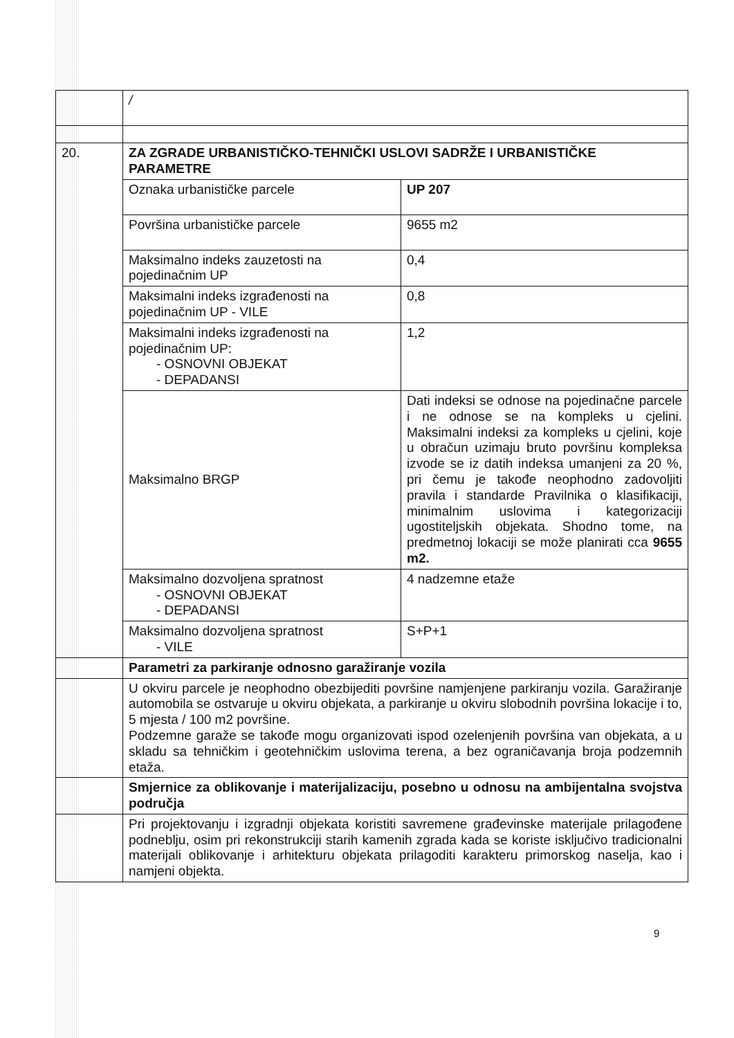| | / | |
| 20. | ZA ZGRADE URBANISTIČKO-TEHNIČKI USLOVI SADRŽE I URBANISTIČKE PARAMETRE | |
| | Oznaka urbanističke parcele | UP 207 |
| | Površina urbanističke parcele | 9655 m2 |
| | Maksimalno indeks zauzetosti na pojedinačnim UP | 0,4 |
| | Maksimalni indeks izgrađenosti na pojedinačnim UP - VILE | 0,8 |
| | Maksimalni indeks izgrađenosti na pojedinačnim UP: - OSNOVNI OBJEKAT - DEPADANSI | 1,2 |
| | Maksimalno BRGP | Dati indeksi se odnose na pojedinačne parcele i ne odnose se na kompleks u cjelini. Maksimalni indeksi za kompleks u cjelini, koje u obračun uzimaju bruto površinu kompleksa izvode se iz datih indeksa umanjeni za 20 %, pri čemu je takođe neophodno zadovoljiti pravila i standarde Pravilnika o klasifikaciji, minimalnim uslovima i kategorizaciji ugostiteljskih objekata. Shodno tome, na predmetnoj lokaciji se može planirati cca 9655 m2. |
| | Maksimalno dozvoljena spratnost - OSNOVNI OBJEKAT - DEPADANSI | 4 nadzemne etaže |
| | Maksimalno dozvoljena spratnost - VILE | S+P+1 |
| | Parametri za parkiranje odnosno garažiranje vozila | |
| | U okviru parcele je neophodno obezbijediti površine namjenjene parkiranju vozila. Garažiranje automobila se ostvaruje u okviru objekata, a parkiranje u okviru slobodnih površina lokacije i to, 5 mjesta / 100 m2 površine. Podzemne garaže se takođe mogu organizovati ispod ozelenjenih površina van objekata, a u skladu sa tehničkim i geotehničkim uslovima terena, a bez ograničavanja broja podzemnih etaža. | |
| | Smjernice za oblikovanje i materijalizaciju, posebno u odnosu na ambijentalna svojstva područja | |
| | Pri projektovanju i izgradnji objekata koristiti savremene građevinske materijale prilagođene podneblju, osim pri rekonstrukciji starih kamenih zgrada kada se koriste isključivo tradicionalni materijali oblikovanje i arhitekturu objekata prilagoditi karakteru primorskog naselja, kao i namjeni objekta. | |
9